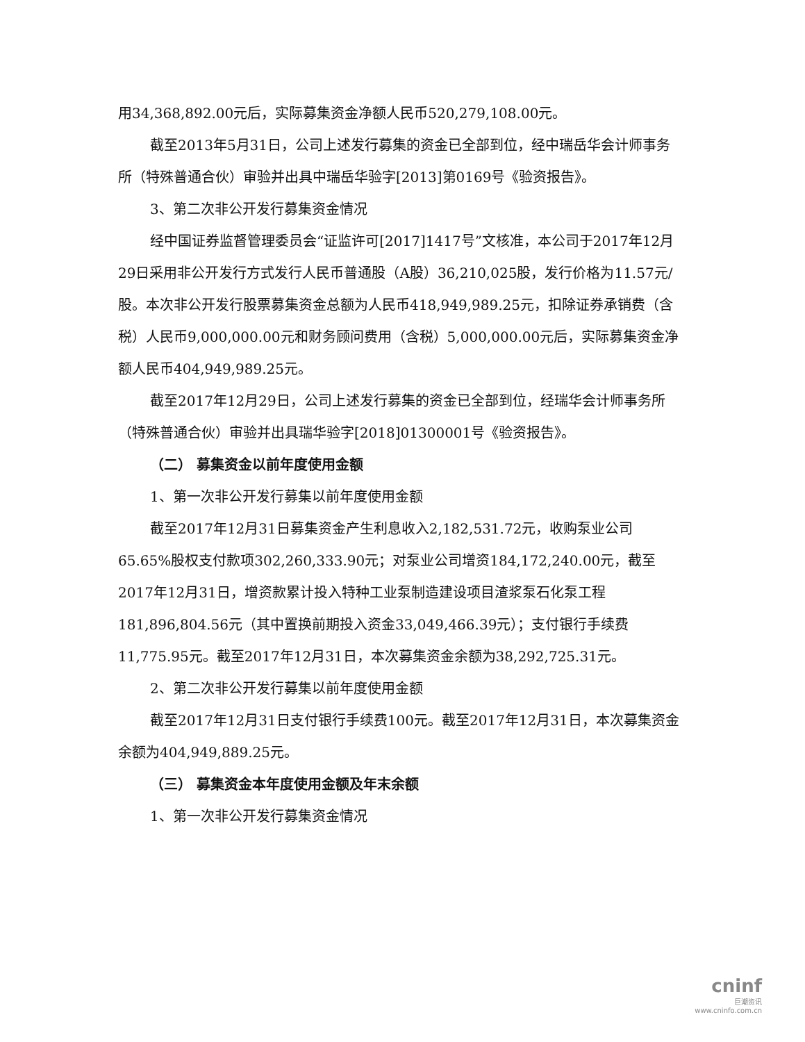用34,368,892.00元后，实际募集资金净额人民币520,279,108.00元。
截至2013年5月31日，公司上述发行募集的资金已全部到位，经中瑞岳华会计师事务所（特殊普通合伙）审验并出具中瑞岳华验字[2013]第0169号《验资报告》。
3、第二次非公开发行募集资金情况
经中国证券监督管理委员会“证监许可[2017]1417号”文核准，本公司于2017年12月29日采用非公开发行方式发行人民币普通股（A股）36,210,025股，发行价格为11.57元/股。本次非公开发行股票募集资金总额为人民币418,949,989.25元，扣除证券承销费（含税）人民币9,000,000.00元和财务顾问费用（含税）5,000,000.00元后，实际募集资金净额人民币404,949,989.25元。
截至2017年12月29日，公司上述发行募集的资金已全部到位，经瑞华会计师事务所（特殊普通合伙）审验并出具瑞华验字[2018]01300001号《验资报告》。
（二） 募集资金以前年度使用金额
1、第一次非公开发行募集以前年度使用金额
截至2017年12月31日募集资金产生利息收入2,182,531.72元，收购泵业公司65.65%股权支付款项302,260,333.90元；对泵业公司增资184,172,240.00元，截至2017年12月31日，增资款累计投入特种工业泵制造建设项目渣浆泵石化泵工程181,896,804.56元（其中置换前期投入资金33,049,466.39元）；支付银行手续费11,775.95元。截至2017年12月31日，本次募集资金余额为38,292,725.31元。
2、第二次非公开发行募集以前年度使用金额
截至2017年12月31日支付银行手续费100元。截至2017年12月31日，本次募集资金余额为404,949,889.25元。
（三） 募集资金本年度使用金额及年末余额
1、第一次非公开发行募集资金情况
cninf
巨潮资讯
www.cninfo.com.cn